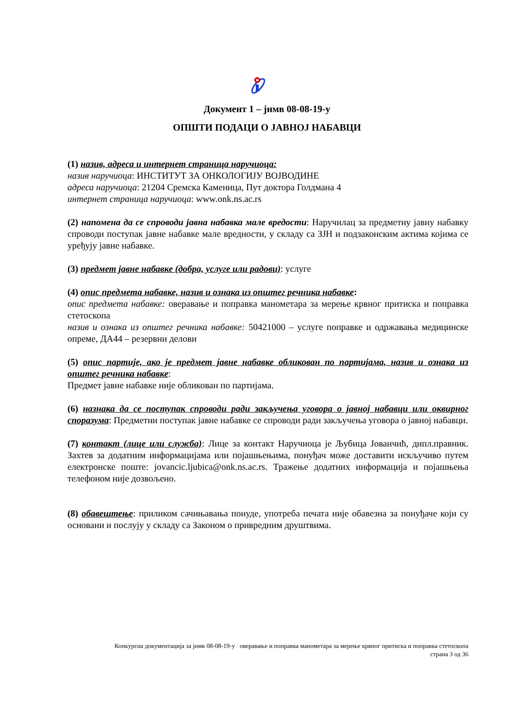Документ 1 – јнмв 08-08-19-у
ОПШТИ ПОДАЦИ О ЈАВНОЈ НАБАВЦИ
(1) назив, адреса и интернет страница наручиоца:
назив наручиоца: ИНСТИТУТ ЗА ОНКОЛОГИЈУ ВОЈВОДИНЕ
адреса наручиоца: 21204 Сремска Каменица, Пут доктора Голдмана 4
интернет страница наручиоца: www.onk.ns.ac.rs
(2) напомена да се спроводи јавна набавка мале вредости: Наручилац за предметну јавну набавку спроводи поступак јавне набавке мале вредности, у складу са ЗЈН и подзаконским актима којима се уређују јавне набавке.
(3) предмет јавне набавке (добра, услуге или радови): услуге
(4) опис предмета набавке, назив и ознака из општег речника набавке:
опис предмета набавке: оверавање и поправка манометара за мерење крвног притиска и поправка стетоскопа
назив и ознака из општег речника набавке: 50421000 – услуге поправке и одржавања медицинске опреме, ДА44 – резервни делови
(5) опис партије, ако је предмет јавне набавке обликован по партијама, назив и ознака из општег речника набавке:
Предмет јавне набавке није обликован по партијама.
(6) назнака да се поступак спроводи ради закључења уговора о јавној набавци или оквирног споразума: Предметни поступак јавне набавке се спроводи ради закључења уговора о јавној набавци.
(7) контакт (лице или служба): Лице за контакт Наручиоца је Љубица Јованчић, дипл.правник. Захтев за додатним информацијама или појашњењима, понуђач може доставити искључиво путем електронске поште: jovancic.ljubica@onk.ns.ac.rs. Тражење додатних информација и појашњења телефоном није дозвољено.
(8) обавештење: приликом сачињавања понуде, употреба печата није обавезна за понуђаче који су основани и послују у складу са Законом о привредним друштвима.
Конкурсна документација за јнмв 08-08-19-у оверавање и поправка манометара за мерење крвног притиска и поправка стетоскопа
страна 3 од 36